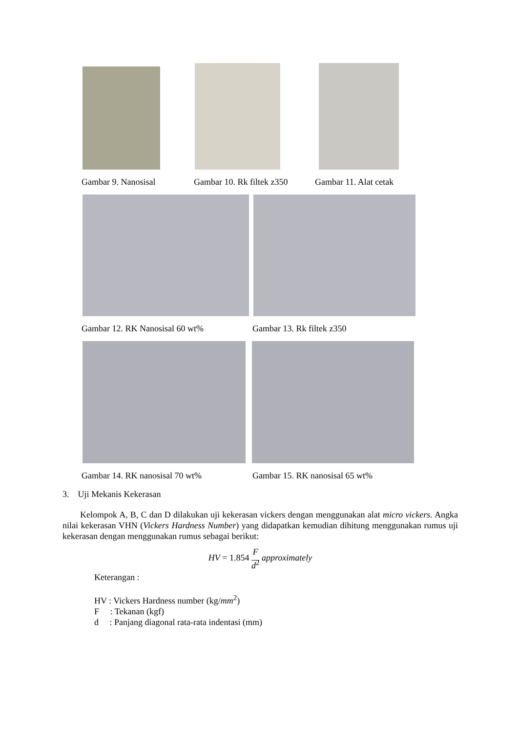Gambar 9. Nanosisal Gambar 10. Rk filtek z350 Gambar 11. Alat cetak
Gambar 12. RK Nanosisal 60 wt% Gambar 13. Rk filtek z350
Gambar 14. RK nanosisal 70 wt% Gambar 15. RK nanosisal 65 wt%
3. Uji Mekanis Kekerasan
Kelompok A, B, C dan D dilakukan uji kekerasan vickers dengan menggunakan alat micro vickers. Angka nilai kekerasan VHN (Vickers Hardness Number) yang didapatkan kemudian dihitung menggunakan rumus uji kekerasan dengan menggunakan rumus sebagai berikut:
HV = 1.854 F
d<sup>2</sup> approximately
Keterangan :
HV : Vickers Hardness number (kg/mm<sup>2</sup>)
F : Tekanan (kgf)
d : Panjang diagonal rata-rata indentasi (mm)